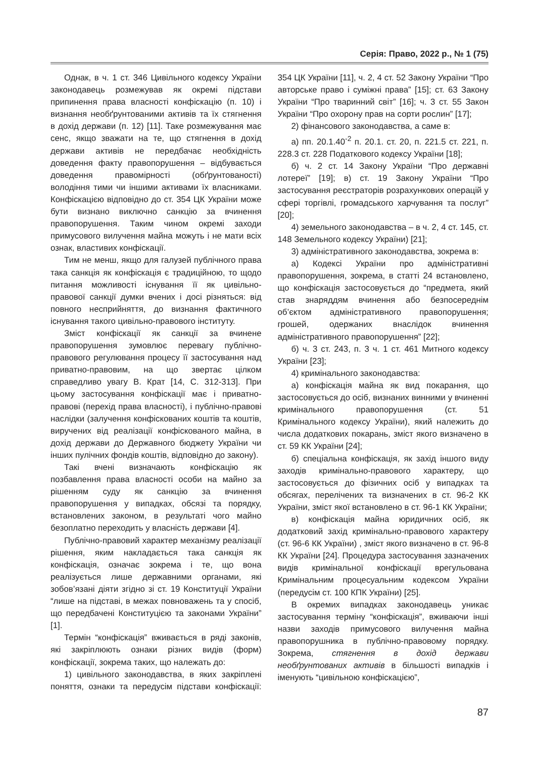Серія: Право, 2022 р., № 1 (75)
Однак, в ч. 1 ст. 346 Цивільного кодексу України законодавець розмежував як окремі підстави припинення права власності конфіскацію (п. 10) і визнання необґрунтованими активів та їх стягнення в дохід держави (п. 12) [11]. Таке розмежування має сенс, якщо зважати на те, що стягнення в дохід держави активів не передбачає необхідність доведення факту правопорушення – відбувається доведення правомірності (обґрунтованості) володіння тими чи іншими активами їх власниками. Конфіскацією відповідно до ст. 354 ЦК України може бути визнано виключно санкцію за вчинення правопорушення. Таким чином окремі заходи примусового вилучення майна можуть і не мати всіх ознак, властивих конфіскації.
Тим не менш, якщо для галузей публічного права така санкція як конфіскація є традиційною, то щодо питання можливості існування її як цивільно-правової санкції думки вчених і досі різняться: від повного несприйняття, до визнання фактичного існування такого цивільно-правового інституту.
Зміст конфіскації як санкції за вчинене правопорушення зумовлює перевагу публічно-правового регулювання процесу її застосування над приватно-правовим, на що звертає цілком справедливо увагу В. Крат [14, С. 312-313]. При цьому застосування конфіскації має і приватно-правові (перехід права власності), і публічно-правові наслідки (залучення конфіскованих коштів та коштів, виручених від реалізації конфіскованого майна, в дохід держави до Державного бюджету України чи інших пулічних фондів коштів, відповідно до закону).
Такі вчені визначають конфіскацію як позбавлення права власності особи на майно за рішенням суду як санкцію за вчинення правопорушення у випадках, обсязі та порядку, встановлених законом, в результаті чого майно безоплатно переходить у власність держави [4].
Публічно-правовий характер механізму реалізації рішення, яким накладається така санкція як конфіскація, означає зокрема і те, що вона реалізується лише державними органами, які зобов’язані діяти згідно зі ст. 19 Конституції України “лише на підставі, в межах повноважень та у спосіб, що передбачені Конституцією та законами України” [1].
Термін “конфіскація” вживається в ряді законів, які закріплюють ознаки різних видів (форм) конфіскації, зокрема таких, що належать до:
1) цивільного законодавства, в яких закріплені поняття, ознаки та передусім підстави конфіскації: 354 ЦК України [11], ч. 2, 4 ст. 52 Закону України “Про авторське право і суміжні права” [15]; ст. 63 Закону України “Про тваринний світ” [16]; ч. 3 ст. 55 Закон України “Про охорону прав на сорти рослин” [17];
2) фінансового законодавства, а саме в:
а) пп. 20.1.40<sup>-2</sup> п. 20.1. ст. 20, п. 221.5 ст. 221, п. 228.3 ст. 228 Податкового кодексу України [18];
б) ч. 2 ст. 14 Закону України “Про державні лотереї” [19]; в) ст. 19 Закону України “Про застосування реєстраторів розрахункових операцій у сфері торгівлі, громадського харчування та послуг” [20];
4) земельного законодавства – в ч. 2, 4 ст. 145, ст. 148 Земельного кодексу України) [21];
3) адміністративного законодавства, зокрема в:
а) Кодексі України про адміністративні правопорушення, зокрема, в статті 24 встановлено, що конфіскація застосовується до “предмета, який став знаряддям вчинення або безпосереднім об’єктом адміністративного правопорушення; грошей, одержаних внаслідок вчинення адміністративного правопорушення” [22];
б) ч. 3 ст. 243, п. 3 ч. 1 ст. 461 Митного кодексу України [23];
4) кримінального законодавства:
а) конфіскація майна як вид покарання, що застосовується до осіб, визнаних винними у вчиненні кримінального правопорушення (ст. 51 Кримінального кодексу України), який належить до числа додаткових покарань, зміст якого визначено в ст. 59 КК України [24];
б) спеціальна конфіскація, як захід іншого виду заходів кримінально-правового характеру, що застосовується до фізичних осіб у випадках та обсягах, перелічених та визначених в ст. 96-2 КК України, зміст якої встановлено в ст. 96-1 КК України;
в) конфіскація майна юридичних осіб, як додатковий захід кримінально-правового характеру (ст. 96-6 КК України) , зміст якого визначено в ст. 96-8 КК України [24]. Процедура застосування зазначених видів кримінальної конфіскації врегульована Кримінальним процесуальним кодексом України (передусім ст. 100 КПК України) [25].
В окремих випадках законодавець уникає застосування терміну “конфіскація”, вживаючи інші назви заходів примусового вилучення майна правопорушника в публічно-правовому порядку. Зокрема, стягнення в дохід держави необґрунтованих активів в більшості випадків і іменують “цивільною конфіскацією”,
87